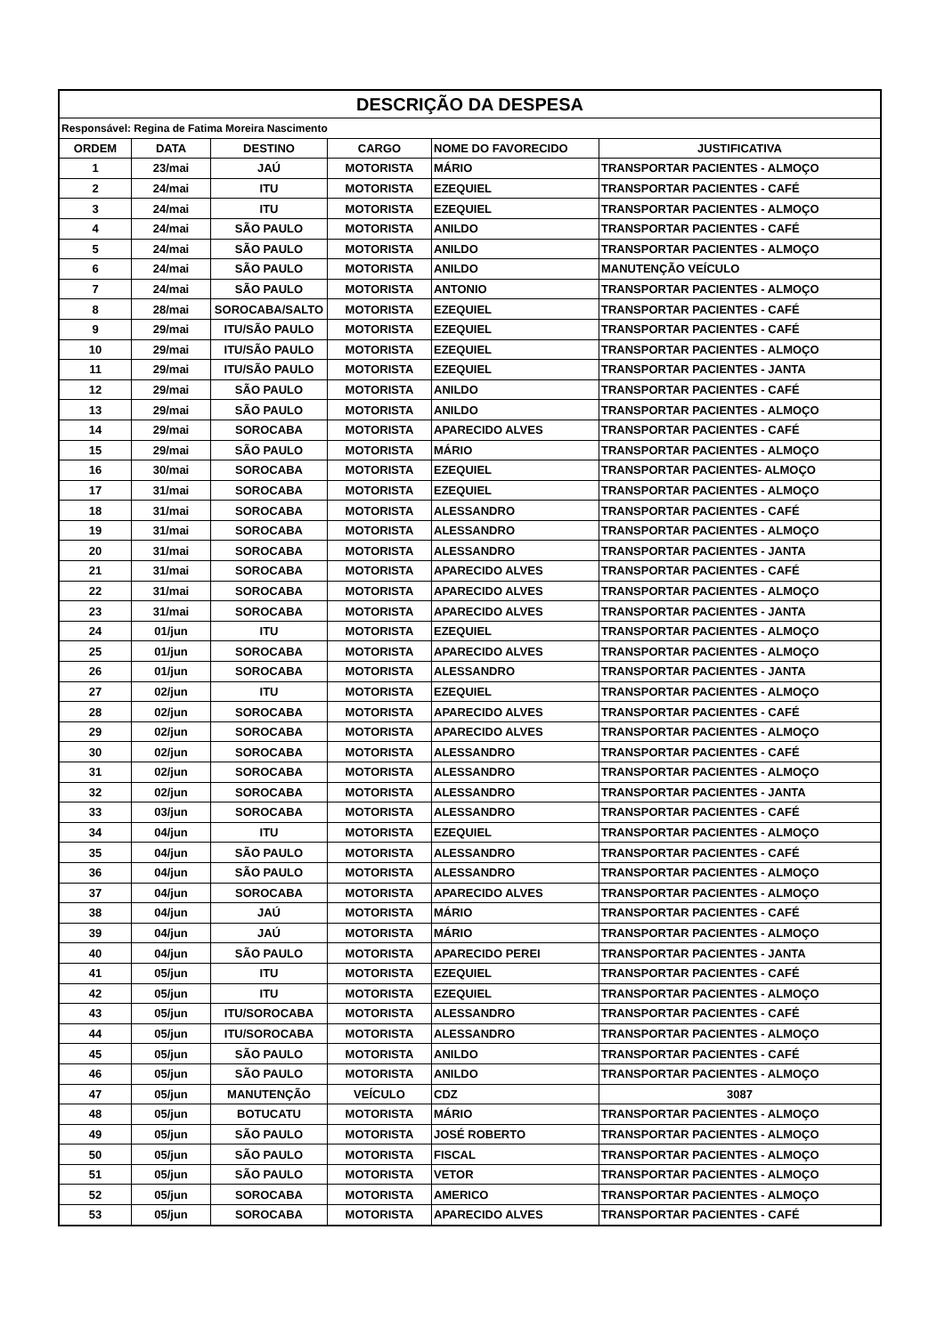| DESCRIÇÃO DA DESPESA | | | | | |
| --- | --- | --- | --- | --- | --- |
| Responsável: Regina de Fatima Moreira Nascimento | | | | | |
| ORDEM | DATA | DESTINO | CARGO | NOME DO FAVORECIDO | JUSTIFICATIVA |
| 1 | 23/mai | JAÚ | MOTORISTA | MÁRIO | TRANSPORTAR PACIENTES - ALMOÇO |
| 2 | 24/mai | ITU | MOTORISTA | EZEQUIEL | TRANSPORTAR PACIENTES - CAFÉ |
| 3 | 24/mai | ITU | MOTORISTA | EZEQUIEL | TRANSPORTAR PACIENTES - ALMOÇO |
| 4 | 24/mai | SÃO PAULO | MOTORISTA | ANILDO | TRANSPORTAR PACIENTES - CAFÉ |
| 5 | 24/mai | SÃO PAULO | MOTORISTA | ANILDO | TRANSPORTAR PACIENTES - ALMOÇO |
| 6 | 24/mai | SÃO PAULO | MOTORISTA | ANILDO | MANUTENÇÃO VEÍCULO |
| 7 | 24/mai | SÃO PAULO | MOTORISTA | ANTONIO | TRANSPORTAR PACIENTES - ALMOÇO |
| 8 | 28/mai | SOROCABA/SALTO | MOTORISTA | EZEQUIEL | TRANSPORTAR PACIENTES - CAFÉ |
| 9 | 29/mai | ITU/SÃO PAULO | MOTORISTA | EZEQUIEL | TRANSPORTAR PACIENTES - CAFÉ |
| 10 | 29/mai | ITU/SÃO PAULO | MOTORISTA | EZEQUIEL | TRANSPORTAR PACIENTES - ALMOÇO |
| 11 | 29/mai | ITU/SÃO PAULO | MOTORISTA | EZEQUIEL | TRANSPORTAR PACIENTES - JANTA |
| 12 | 29/mai | SÃO PAULO | MOTORISTA | ANILDO | TRANSPORTAR PACIENTES - CAFÉ |
| 13 | 29/mai | SÃO PAULO | MOTORISTA | ANILDO | TRANSPORTAR PACIENTES - ALMOÇO |
| 14 | 29/mai | SOROCABA | MOTORISTA | APARECIDO ALVES | TRANSPORTAR PACIENTES - CAFÉ |
| 15 | 29/mai | SÃO PAULO | MOTORISTA | MÁRIO | TRANSPORTAR PACIENTES - ALMOÇO |
| 16 | 30/mai | SOROCABA | MOTORISTA | EZEQUIEL | TRANSPORTAR PACIENTES- ALMOÇO |
| 17 | 31/mai | SOROCABA | MOTORISTA | EZEQUIEL | TRANSPORTAR PACIENTES - ALMOÇO |
| 18 | 31/mai | SOROCABA | MOTORISTA | ALESSANDRO | TRANSPORTAR PACIENTES - CAFÉ |
| 19 | 31/mai | SOROCABA | MOTORISTA | ALESSANDRO | TRANSPORTAR PACIENTES - ALMOÇO |
| 20 | 31/mai | SOROCABA | MOTORISTA | ALESSANDRO | TRANSPORTAR PACIENTES - JANTA |
| 21 | 31/mai | SOROCABA | MOTORISTA | APARECIDO ALVES | TRANSPORTAR PACIENTES - CAFÉ |
| 22 | 31/mai | SOROCABA | MOTORISTA | APARECIDO ALVES | TRANSPORTAR PACIENTES - ALMOÇO |
| 23 | 31/mai | SOROCABA | MOTORISTA | APARECIDO ALVES | TRANSPORTAR PACIENTES - JANTA |
| 24 | 01/jun | ITU | MOTORISTA | EZEQUIEL | TRANSPORTAR PACIENTES - ALMOÇO |
| 25 | 01/jun | SOROCABA | MOTORISTA | APARECIDO ALVES | TRANSPORTAR PACIENTES - ALMOÇO |
| 26 | 01/jun | SOROCABA | MOTORISTA | ALESSANDRO | TRANSPORTAR PACIENTES - JANTA |
| 27 | 02/jun | ITU | MOTORISTA | EZEQUIEL | TRANSPORTAR PACIENTES - ALMOÇO |
| 28 | 02/jun | SOROCABA | MOTORISTA | APARECIDO ALVES | TRANSPORTAR PACIENTES - CAFÉ |
| 29 | 02/jun | SOROCABA | MOTORISTA | APARECIDO ALVES | TRANSPORTAR PACIENTES - ALMOÇO |
| 30 | 02/jun | SOROCABA | MOTORISTA | ALESSANDRO | TRANSPORTAR PACIENTES - CAFÉ |
| 31 | 02/jun | SOROCABA | MOTORISTA | ALESSANDRO | TRANSPORTAR PACIENTES - ALMOÇO |
| 32 | 02/jun | SOROCABA | MOTORISTA | ALESSANDRO | TRANSPORTAR PACIENTES - JANTA |
| 33 | 03/jun | SOROCABA | MOTORISTA | ALESSANDRO | TRANSPORTAR PACIENTES - CAFÉ |
| 34 | 04/jun | ITU | MOTORISTA | EZEQUIEL | TRANSPORTAR PACIENTES - ALMOÇO |
| 35 | 04/jun | SÃO PAULO | MOTORISTA | ALESSANDRO | TRANSPORTAR PACIENTES - CAFÉ |
| 36 | 04/jun | SÃO PAULO | MOTORISTA | ALESSANDRO | TRANSPORTAR PACIENTES - ALMOÇO |
| 37 | 04/jun | SOROCABA | MOTORISTA | APARECIDO ALVES | TRANSPORTAR PACIENTES - ALMOÇO |
| 38 | 04/jun | JAÚ | MOTORISTA | MÁRIO | TRANSPORTAR PACIENTES - CAFÉ |
| 39 | 04/jun | JAÚ | MOTORISTA | MÁRIO | TRANSPORTAR PACIENTES - ALMOÇO |
| 40 | 04/jun | SÃO PAULO | MOTORISTA | APARECIDO PEREI | TRANSPORTAR PACIENTES - JANTA |
| 41 | 05/jun | ITU | MOTORISTA | EZEQUIEL | TRANSPORTAR PACIENTES - CAFÉ |
| 42 | 05/jun | ITU | MOTORISTA | EZEQUIEL | TRANSPORTAR PACIENTES - ALMOÇO |
| 43 | 05/jun | ITU/SOROCABA | MOTORISTA | ALESSANDRO | TRANSPORTAR PACIENTES - CAFÉ |
| 44 | 05/jun | ITU/SOROCABA | MOTORISTA | ALESSANDRO | TRANSPORTAR PACIENTES - ALMOÇO |
| 45 | 05/jun | SÃO PAULO | MOTORISTA | ANILDO | TRANSPORTAR PACIENTES - CAFÉ |
| 46 | 05/jun | SÃO PAULO | MOTORISTA | ANILDO | TRANSPORTAR PACIENTES - ALMOÇO |
| 47 | 05/jun | MANUTENÇÃO | VEÍCULO | CDZ | 3087 |
| 48 | 05/jun | BOTUCATU | MOTORISTA | MÁRIO | TRANSPORTAR PACIENTES - ALMOÇO |
| 49 | 05/jun | SÃO PAULO | MOTORISTA | JOSÉ ROBERTO | TRANSPORTAR PACIENTES - ALMOÇO |
| 50 | 05/jun | SÃO PAULO | MOTORISTA | FISCAL | TRANSPORTAR PACIENTES - ALMOÇO |
| 51 | 05/jun | SÃO PAULO | MOTORISTA | VETOR | TRANSPORTAR PACIENTES - ALMOÇO |
| 52 | 05/jun | SOROCABA | MOTORISTA | AMERICO | TRANSPORTAR PACIENTES - ALMOÇO |
| 53 | 05/jun | SOROCABA | MOTORISTA | APARECIDO ALVES | TRANSPORTAR PACIENTES - CAFÉ |